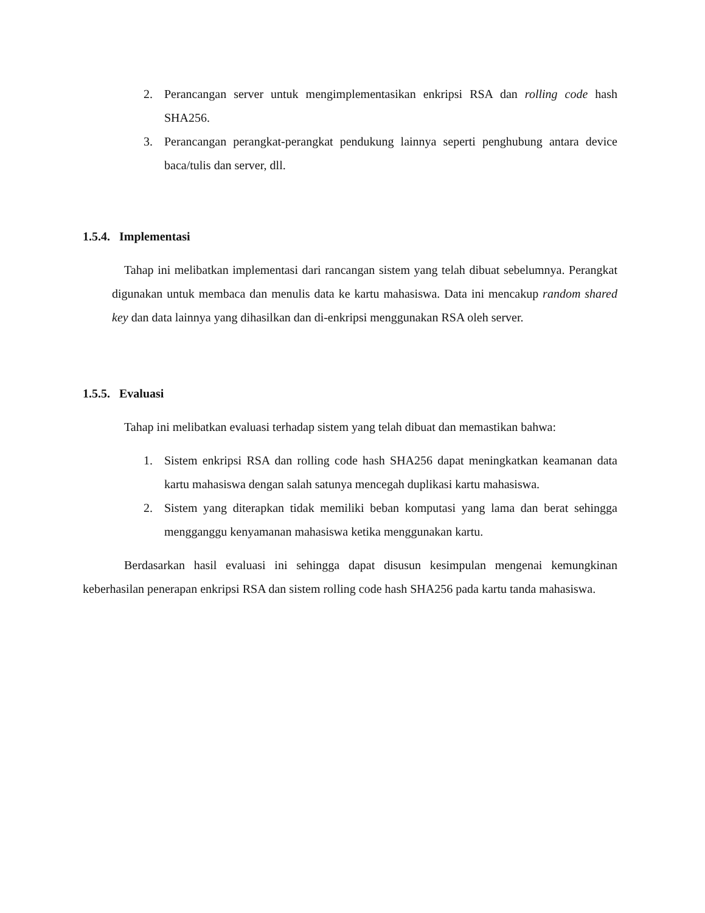2. Perancangan server untuk mengimplementasikan enkripsi RSA dan rolling code hash SHA256.
3. Perancangan perangkat-perangkat pendukung lainnya seperti penghubung antara device baca/tulis dan server, dll.
1.5.4. Implementasi
Tahap ini melibatkan implementasi dari rancangan sistem yang telah dibuat sebelumnya. Perangkat digunakan untuk membaca dan menulis data ke kartu mahasiswa. Data ini mencakup random shared key dan data lainnya yang dihasilkan dan di-enkripsi menggunakan RSA oleh server.
1.5.5. Evaluasi
Tahap ini melibatkan evaluasi terhadap sistem yang telah dibuat dan memastikan bahwa:
1. Sistem enkripsi RSA dan rolling code hash SHA256 dapat meningkatkan keamanan data kartu mahasiswa dengan salah satunya mencegah duplikasi kartu mahasiswa.
2. Sistem yang diterapkan tidak memiliki beban komputasi yang lama dan berat sehingga mengganggu kenyamanan mahasiswa ketika menggunakan kartu.
Berdasarkan hasil evaluasi ini sehingga dapat disusun kesimpulan mengenai kemungkinan keberhasilan penerapan enkripsi RSA dan sistem rolling code hash SHA256 pada kartu tanda mahasiswa.